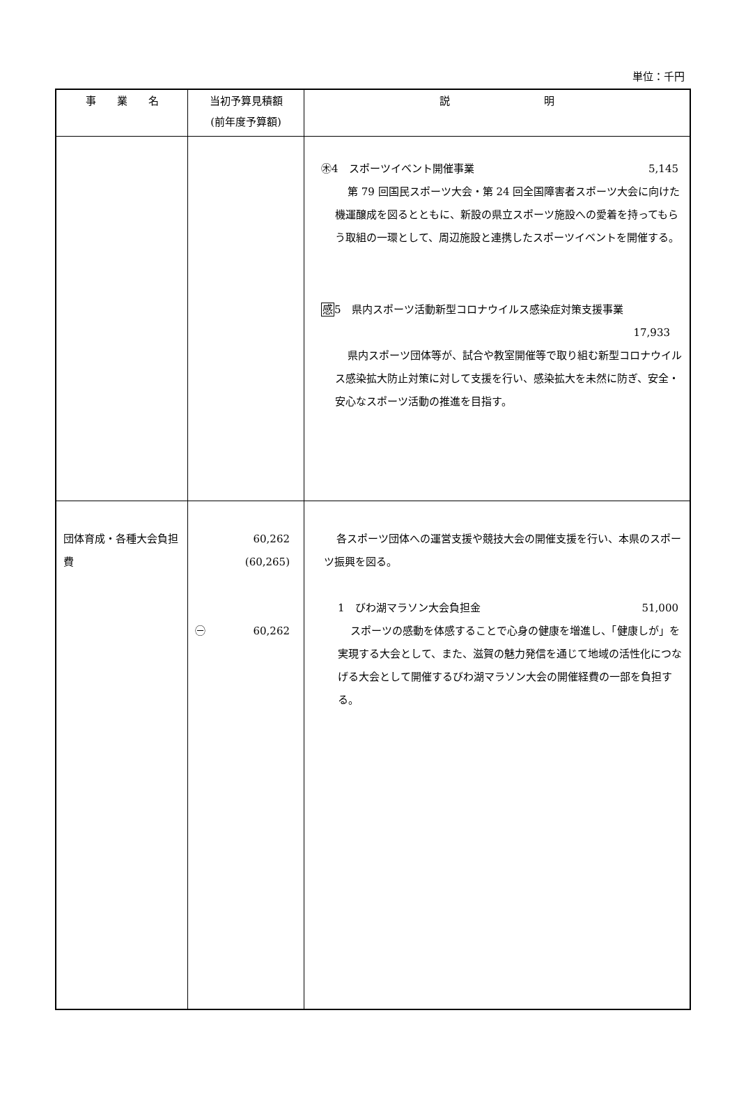単位：千円
| 事 業 名 | 当初予算見積額 (前年度予算額) | 説 明 |
| --- | --- | --- |
| | | ㊍4 スポーツイベント開催事業 5,145 第 79 回国民スポーツ大会・第 24 回全国障害者スポーツ大会に向けた機運醸成を図るとともに、新設の県立スポーツ施設への愛着を持ってもらう取組の一環として、周辺施設と連携したスポーツイベントを開催する。 感 5 県内スポーツ活動新型コロナウイルス感染症対策支援事業 17,933 県内スポーツ団体等が、試合や教室開催等で取り組む新型コロナウイルス感染拡大防止対策に対して支援を行い、感染拡大を未然に防ぎ、安全・安心なスポーツ活動の推進を目指す。 |
| 団体育成・各種大会負担費 | 60,262 (60,265) ㊀ 60,262 | 各スポーツ団体への運営支援や競技大会の開催支援を行い、本県のスポーツ振興を図る。 1 びわ湖マラソン大会負担金 51,000 スポーツの感動を体感することで心身の健康を増進し、「健康しが」を実現する大会として、また、滋賀の魅力発信を通じて地域の活性化につなげる大会として開催するびわ湖マラソン大会の開催経費の一部を負担する。 |